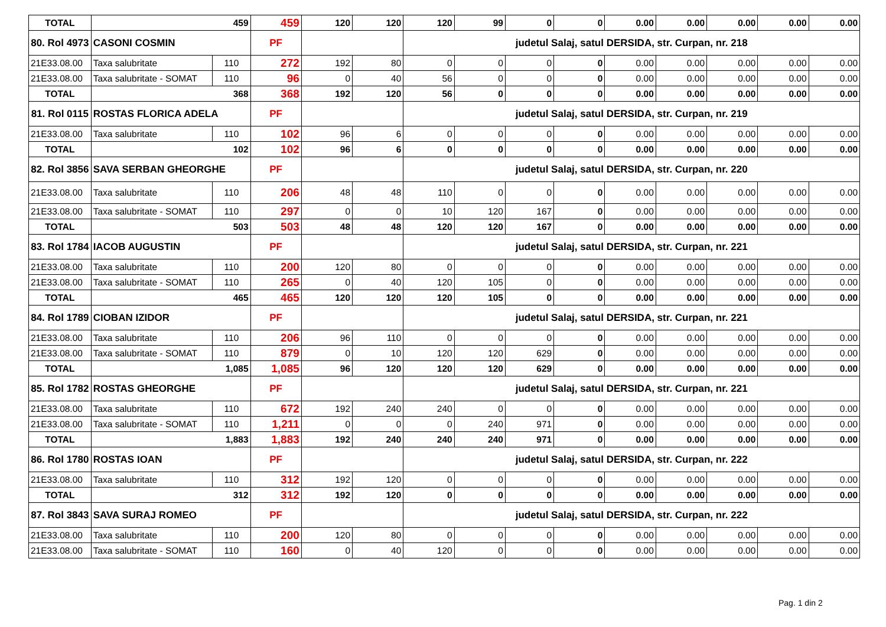| TOTAL | 459 | | 459 | 120 | 120 | 120 | 99 | 0 | 0 | 0.00 | 0.00 | 0.00 | 0.00 | 0.00 |
| 80. Rol 4973 | CASONI COSMIN | | PF | | | judetul Salaj, satul DERSIDA, str. Curpan, nr. 218 | | | | | | | | |
| 21E33.08.00 | Taxa salubritate | 110 | 272 | 192 | 80 | 0 | 0 | 0 | 0 | 0.00 | 0.00 | 0.00 | 0.00 | 0.00 |
| 21E33.08.00 | Taxa salubritate - SOMAT | 110 | 96 | 0 | 40 | 56 | 0 | 0 | 0 | 0.00 | 0.00 | 0.00 | 0.00 | 0.00 |
| TOTAL | 368 | | 368 | 192 | 120 | 56 | 0 | 0 | 0 | 0.00 | 0.00 | 0.00 | 0.00 | 0.00 |
| 81. Rol 0115 | ROSTAS FLORICA ADELA | | PF | | | judetul Salaj, satul DERSIDA, str. Curpan, nr. 219 | | | | | | | | |
| 21E33.08.00 | Taxa salubritate | 110 | 102 | 96 | 6 | 0 | 0 | 0 | 0 | 0.00 | 0.00 | 0.00 | 0.00 | 0.00 |
| TOTAL | 102 | | 102 | 96 | 6 | 0 | 0 | 0 | 0 | 0.00 | 0.00 | 0.00 | 0.00 | 0.00 |
| 82. Rol 3856 | SAVA SERBAN GHEORGHE | | PF | | | judetul Salaj, satul DERSIDA, str. Curpan, nr. 220 | | | | | | | | |
| 21E33.08.00 | Taxa salubritate | 110 | 206 | 48 | 48 | 110 | 0 | 0 | 0 | 0.00 | 0.00 | 0.00 | 0.00 | 0.00 |
| 21E33.08.00 | Taxa salubritate - SOMAT | 110 | 297 | 0 | 0 | 10 | 120 | 167 | 0 | 0.00 | 0.00 | 0.00 | 0.00 | 0.00 |
| TOTAL | 503 | | 503 | 48 | 48 | 120 | 120 | 167 | 0 | 0.00 | 0.00 | 0.00 | 0.00 | 0.00 |
| 83. Rol 1784 | IACOB AUGUSTIN | | PF | | | judetul Salaj, satul DERSIDA, str. Curpan, nr. 221 | | | | | | | | |
| 21E33.08.00 | Taxa salubritate | 110 | 200 | 120 | 80 | 0 | 0 | 0 | 0 | 0.00 | 0.00 | 0.00 | 0.00 | 0.00 |
| 21E33.08.00 | Taxa salubritate - SOMAT | 110 | 265 | 0 | 40 | 120 | 105 | 0 | 0 | 0.00 | 0.00 | 0.00 | 0.00 | 0.00 |
| TOTAL | 465 | | 465 | 120 | 120 | 120 | 105 | 0 | 0 | 0.00 | 0.00 | 0.00 | 0.00 | 0.00 |
| 84. Rol 1789 | CIOBAN IZIDOR | | PF | | | judetul Salaj, satul DERSIDA, str. Curpan, nr. 221 | | | | | | | | |
| 21E33.08.00 | Taxa salubritate | 110 | 206 | 96 | 110 | 0 | 0 | 0 | 0 | 0.00 | 0.00 | 0.00 | 0.00 | 0.00 |
| 21E33.08.00 | Taxa salubritate - SOMAT | 110 | 879 | 0 | 10 | 120 | 120 | 629 | 0 | 0.00 | 0.00 | 0.00 | 0.00 | 0.00 |
| TOTAL | 1,085 | | 1,085 | 96 | 120 | 120 | 120 | 629 | 0 | 0.00 | 0.00 | 0.00 | 0.00 | 0.00 |
| 85. Rol 1782 | ROSTAS GHEORGHE | | PF | | | judetul Salaj, satul DERSIDA, str. Curpan, nr. 221 | | | | | | | | |
| 21E33.08.00 | Taxa salubritate | 110 | 672 | 192 | 240 | 240 | 0 | 0 | 0 | 0.00 | 0.00 | 0.00 | 0.00 | 0.00 |
| 21E33.08.00 | Taxa salubritate - SOMAT | 110 | 1,211 | 0 | 0 | 0 | 240 | 971 | 0 | 0.00 | 0.00 | 0.00 | 0.00 | 0.00 |
| TOTAL | 1,883 | | 1,883 | 192 | 240 | 240 | 240 | 971 | 0 | 0.00 | 0.00 | 0.00 | 0.00 | 0.00 |
| 86. Rol 1780 | ROSTAS IOAN | | PF | | | judetul Salaj, satul DERSIDA, str. Curpan, nr. 222 | | | | | | | | |
| 21E33.08.00 | Taxa salubritate | 110 | 312 | 192 | 120 | 0 | 0 | 0 | 0 | 0.00 | 0.00 | 0.00 | 0.00 | 0.00 |
| TOTAL | 312 | | 312 | 192 | 120 | 0 | 0 | 0 | 0 | 0.00 | 0.00 | 0.00 | 0.00 | 0.00 |
| 87. Rol 3843 | SAVA SURAJ ROMEO | | PF | | | judetul Salaj, satul DERSIDA, str. Curpan, nr. 222 | | | | | | | | |
| 21E33.08.00 | Taxa salubritate | 110 | 200 | 120 | 80 | 0 | 0 | 0 | 0 | 0.00 | 0.00 | 0.00 | 0.00 | 0.00 |
| 21E33.08.00 | Taxa salubritate - SOMAT | 110 | 160 | 0 | 40 | 120 | 0 | 0 | 0 | 0.00 | 0.00 | 0.00 | 0.00 | 0.00 |
Pag. 1 din 2